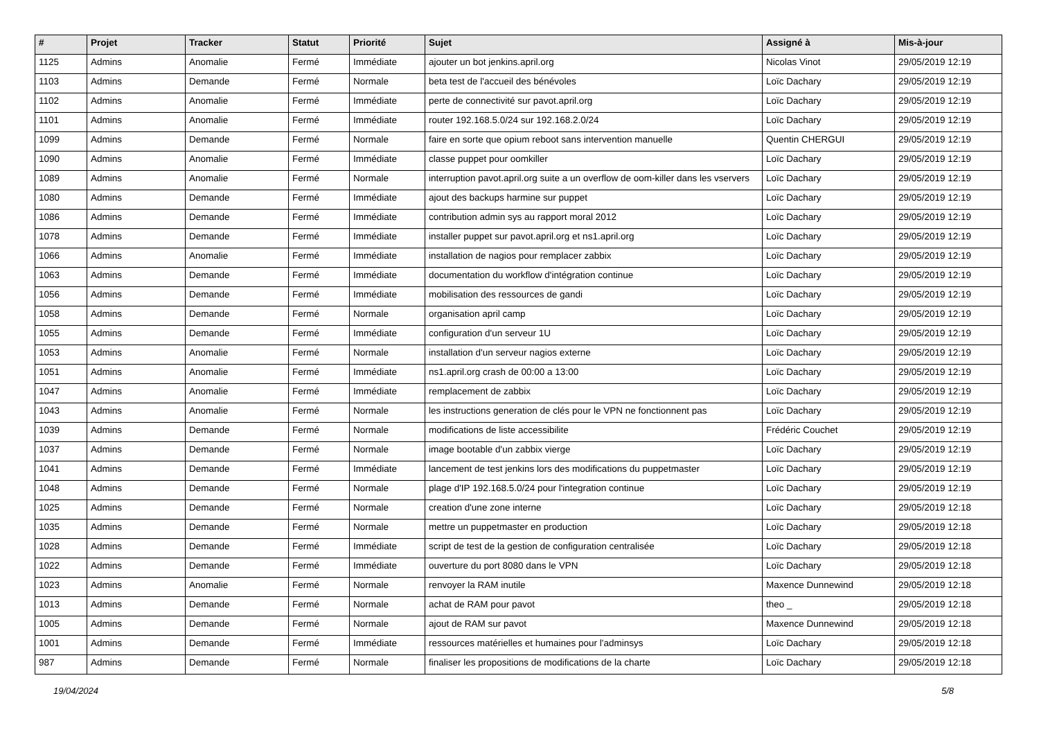| # | Projet | Tracker | Statut | Priorité | Sujet | Assigné à | Mis-à-jour |
| --- | --- | --- | --- | --- | --- | --- | --- |
| 1125 | Admins | Anomalie | Fermé | Immédiate | ajouter un bot jenkins.april.org | Nicolas Vinot | 29/05/2019 12:19 |
| 1103 | Admins | Demande | Fermé | Normale | beta test de l'accueil des bénévoles | Loïc Dachary | 29/05/2019 12:19 |
| 1102 | Admins | Anomalie | Fermé | Immédiate | perte de connectivité sur pavot.april.org | Loïc Dachary | 29/05/2019 12:19 |
| 1101 | Admins | Anomalie | Fermé | Immédiate | router 192.168.5.0/24 sur 192.168.2.0/24 | Loïc Dachary | 29/05/2019 12:19 |
| 1099 | Admins | Demande | Fermé | Normale | faire en sorte que opium reboot sans intervention manuelle | Quentin CHERGUI | 29/05/2019 12:19 |
| 1090 | Admins | Anomalie | Fermé | Immédiate | classe puppet pour oomkiller | Loïc Dachary | 29/05/2019 12:19 |
| 1089 | Admins | Anomalie | Fermé | Normale | interruption pavot.april.org suite a un overflow de oom-killer dans les vservers | Loïc Dachary | 29/05/2019 12:19 |
| 1080 | Admins | Demande | Fermé | Immédiate | ajout des backups harmine sur puppet | Loïc Dachary | 29/05/2019 12:19 |
| 1086 | Admins | Demande | Fermé | Immédiate | contribution admin sys au rapport moral 2012 | Loïc Dachary | 29/05/2019 12:19 |
| 1078 | Admins | Demande | Fermé | Immédiate | installer puppet sur pavot.april.org et ns1.april.org | Loïc Dachary | 29/05/2019 12:19 |
| 1066 | Admins | Anomalie | Fermé | Immédiate | installation de nagios pour remplacer zabbix | Loïc Dachary | 29/05/2019 12:19 |
| 1063 | Admins | Demande | Fermé | Immédiate | documentation du workflow d'intégration continue | Loïc Dachary | 29/05/2019 12:19 |
| 1056 | Admins | Demande | Fermé | Immédiate | mobilisation des ressources de gandi | Loïc Dachary | 29/05/2019 12:19 |
| 1058 | Admins | Demande | Fermé | Normale | organisation april camp | Loïc Dachary | 29/05/2019 12:19 |
| 1055 | Admins | Demande | Fermé | Immédiate | configuration d'un serveur 1U | Loïc Dachary | 29/05/2019 12:19 |
| 1053 | Admins | Anomalie | Fermé | Normale | installation d'un serveur nagios externe | Loïc Dachary | 29/05/2019 12:19 |
| 1051 | Admins | Anomalie | Fermé | Immédiate | ns1.april.org crash de 00:00 a 13:00 | Loïc Dachary | 29/05/2019 12:19 |
| 1047 | Admins | Anomalie | Fermé | Immédiate | remplacement de zabbix | Loïc Dachary | 29/05/2019 12:19 |
| 1043 | Admins | Anomalie | Fermé | Normale | les instructions generation de clés pour le VPN ne fonctionnent pas | Loïc Dachary | 29/05/2019 12:19 |
| 1039 | Admins | Demande | Fermé | Normale | modifications de liste accessibilite | Frédéric Couchet | 29/05/2019 12:19 |
| 1037 | Admins | Demande | Fermé | Normale | image bootable d'un zabbix vierge | Loïc Dachary | 29/05/2019 12:19 |
| 1041 | Admins | Demande | Fermé | Immédiate | lancement de test jenkins lors des modifications du puppetmaster | Loïc Dachary | 29/05/2019 12:19 |
| 1048 | Admins | Demande | Fermé | Normale | plage d'IP 192.168.5.0/24 pour l'integration continue | Loïc Dachary | 29/05/2019 12:19 |
| 1025 | Admins | Demande | Fermé | Normale | creation d'une zone interne | Loïc Dachary | 29/05/2019 12:18 |
| 1035 | Admins | Demande | Fermé | Normale | mettre un puppetmaster en production | Loïc Dachary | 29/05/2019 12:18 |
| 1028 | Admins | Demande | Fermé | Immédiate | script de test de la gestion de configuration centralisée | Loïc Dachary | 29/05/2019 12:18 |
| 1022 | Admins | Demande | Fermé | Immédiate | ouverture du port 8080 dans le VPN | Loïc Dachary | 29/05/2019 12:18 |
| 1023 | Admins | Anomalie | Fermé | Normale | renvoyer la RAM inutile | Maxence Dunnewind | 29/05/2019 12:18 |
| 1013 | Admins | Demande | Fermé | Normale | achat de RAM pour pavot | theo _ | 29/05/2019 12:18 |
| 1005 | Admins | Demande | Fermé | Normale | ajout de RAM sur pavot | Maxence Dunnewind | 29/05/2019 12:18 |
| 1001 | Admins | Demande | Fermé | Immédiate | ressources matérielles et humaines pour l'adminsys | Loïc Dachary | 29/05/2019 12:18 |
| 987 | Admins | Demande | Fermé | Normale | finaliser les propositions de modifications de la charte | Loïc Dachary | 29/05/2019 12:18 |
19/04/2024 5/8